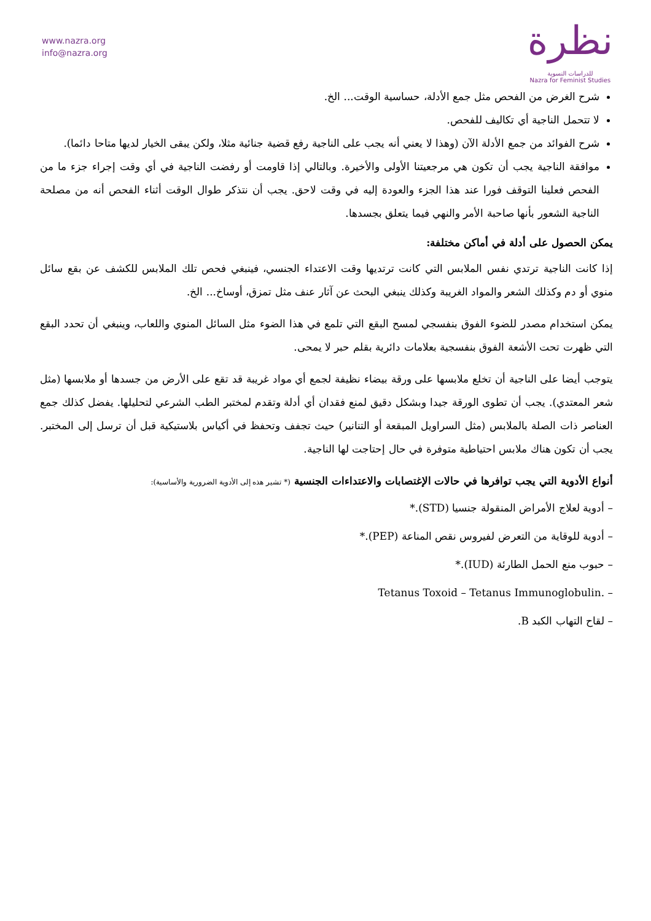www.nazra.org
info@nazra.org
نظرة
للدراسات النسوية
Nazra for Feminist Studies
شرح الغرض من الفحص مثل جمع الأدلة، حساسية الوقت... الخ.
لا تتحمل الناجية أي تكاليف للفحص.
شرح الفوائد من جمع الأدلة الآن (وهذا لا يعني أنه يجب على الناجية رفع قضية جنائية مثلا، ولكن يبقى الخيار لديها متاحا دائما).
موافقة الناجية يجب أن تكون هي مرجعيتنا الأولى والأخيرة. وبالتالي إذا قاومت أو رفضت الناجية في أي وقت إجراء جزء ما من الفحص فعلينا التوقف فورا عند هذا الجزء والعودة إليه في وقت لاحق. يجب أن نتذكر طوال الوقت أثناء الفحص أنه من مصلحة الناجية الشعور بأنها صاحبة الأمر والنهي فيما يتعلق بجسدها.
يمكن الحصول على أدلة في أماكن مختلفة:
إذا كانت الناجية ترتدي نفس الملابس التي كانت ترتديها وقت الاعتداء الجنسي، فينبغي فحص تلك الملابس للكشف عن بقع سائل منوي أو دم وكذلك الشعر والمواد الغريبة وكذلك ينبغي البحث عن آثار عنف مثل تمزق، أوساخ... الخ.
يمكن استخدام مصدر للضوء الفوق بنفسجي لمسح البقع التي تلمع في هذا الضوء مثل السائل المنوي واللعاب، وينبغي أن تحدد البقع التي ظهرت تحت الأشعة الفوق بنفسجية بعلامات دائرية بقلم حبر لا يمحى.
يتوجب أيضا على الناجية أن تخلع ملابسها على ورقة بيضاء نظيفة لجمع أي مواد غريبة قد تقع على الأرض من جسدها أو ملابسها (مثل شعر المعتدي). يجب أن تطوى الورقة جيدا وبشكل دقيق لمنع فقدان أي أدلة وتقدم لمختبر الطب الشرعي لتحليلها. يفضل كذلك جمع العناصر ذات الصلة بالملابس (مثل السراويل المبقعة أو التنانير) حيث تجفف وتحفظ في أكياس بلاستيكية قبل أن ترسل إلى المختبر. يجب أن تكون هناك ملابس احتياطية متوفرة في حال إحتاجت لها الناجية.
أنواع الأدوية التي يجب توافرها في حالات الإغتصابات والاعتداءات الجنسية (* تشير هذه إلى الأدوية الضرورية والأساسية):
– أدوية لعلاج الأمراض المنقولة جنسيا (STD).*
– أدوية للوقاية من التعرض لفيروس نقص المناعة (PEP).*
– حبوب منع الحمل الطارئة (IUD).*
– Tetanus Toxoid – Tetanus Immunoglobulin.
– لقاح التهاب الكبد B.